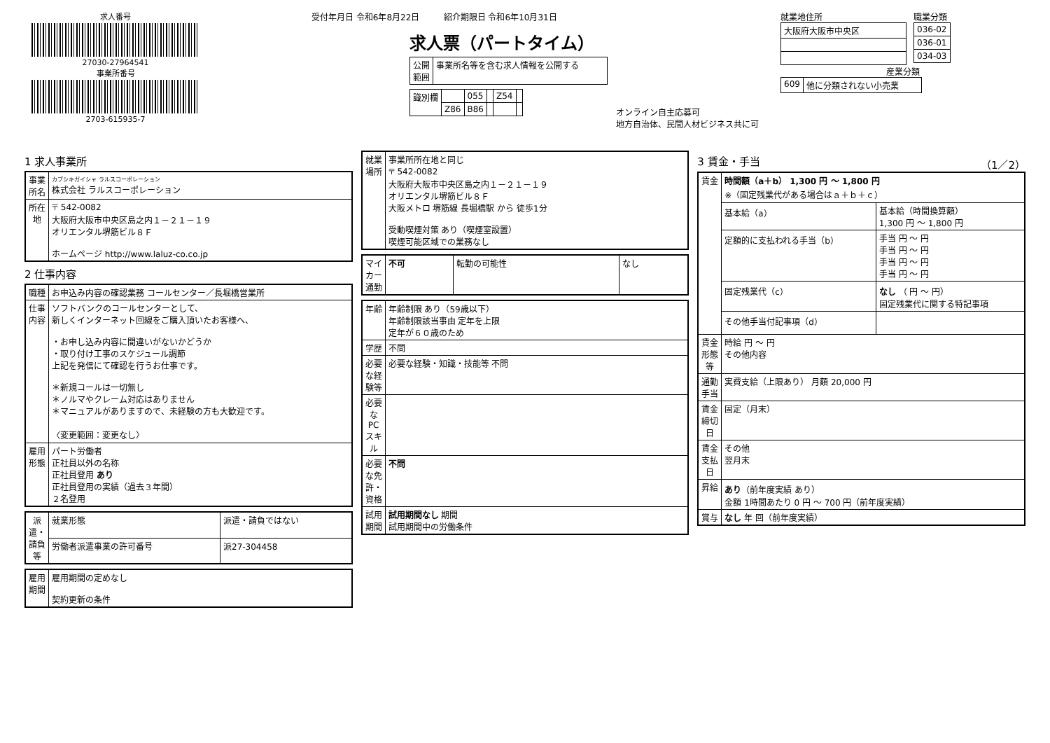求人番号
27030-27964541
事業所番号
2703-615935-7
受付年月日 令和6年8月22日 紹介期限日 令和6年10月31日
求人票（パートタイム）
| 公開 範囲 | 事業所名等を含む求人情報を公開する |
| 識別欄 | | 055 | | Z54 | |
| | Z86 | B86 | | | |
オンライン自主応募可
地方自治体、民間人材ビジネス共に可
就業地住所
| 大阪府大阪市中央区 |
職業分類
| 036-02 |
| 036-01 |
| 034-03 |
産業分類
| 609 | 他に分類されない小売業 |
1 求人事業所
| 事業所名 | カブシキガイシャ ラルスコーポレーション 株式会社 ラルスコーポレーション |
| 所在地 | 〒 542-0082 大阪府大阪市中央区島之内１－２１－１９ オリエンタル堺筋ビル８Ｆ ホームページ http://www.laluz-co.co.jp |
2 仕事内容
| 職種 | お申込み内容の確認業務 コールセンター／長堀橋営業所 |
| 仕事内容 | ソフトバンクのコールセンターとして、 新しくインターネット回線をご購入頂いたお客様へ、 ・お申し込み内容に間違いがないかどうか ・取り付け工事のスケジュール調節 上記を発信にて確認を行うお仕事です。 ＊新規コールは一切無し ＊ノルマやクレーム対応はありません ＊マニュアルがありますので、未経験の方も大歓迎です。 〈変更範囲：変更なし〉 |
| 雇用形態 | パート労働者 正社員以外の名称 正社員登用 あり 正社員登用の実績（過去３年間） ２名登用 |
| 派遣・請負等 | 就業形態 | 派遣・請負ではない |
| | 労働者派遣事業の許可番号 | 派27-304458 |
| 雇用期間 | 雇用期間の定めなし 契約更新の条件 |
| 就業場所 | 事業所所在地と同じ 〒 542-0082 大阪府大阪市中央区島之内１－２１－１９ オリエンタル堺筋ビル８Ｆ 大阪メトロ 堺筋線 長堀橋駅 から 徒歩1分 受動喫煙対策 あり（喫煙室設置） 喫煙可能区域での業務なし |
| マイカー通勤 | 不可 | 転勤の可能性 | なし |
| 年齢 | 年齢制限 あり（59歳以下） 年齢制限該当事由 定年を上限 定年が６０歳のため |
| 学歴 | 不問 |
| 必要な経験等 | 必要な経験・知識・技能等 不問 |
| 必要なPCスキル | |
| 必要な免許・資格 | 不問 |
| 試用期間 | 試用期間なし 期間 試用期間中の労働条件 |
3 賃金・手当 （1／2）
| 賃金 | 時間額（a＋b） 1,300 円 ～ 1,800 円 ※（固定残業代がある場合はａ＋ｂ＋ｃ） | |
| | 基本給（a） | 基本給（時間換算額） 1,300 円 ～ 1,800 円 |
| | 定額的に支払われる手当（b） | 手当 円 ～ 円 手当 円 ～ 円 手当 円 ～ 円 手当 円 ～ 円 |
| | 固定残業代（c） | なし （ 円 ～ 円） 固定残業代に関する特記事項 |
| | その他手当付記事項（d） | |
| 賃金形態等 | 時給 円 ～ 円 その他内容 | |
| 通勤手当 | 実費支給（上限あり） 月額 20,000 円 | |
| 賃金締切日 | 固定（月末） | |
| 賃金支払日 | その他 翌月末 | |
| 昇給 | あり （前年度実績 あり） 金額 1時間あたり 0 円 ～ 700 円（前年度実績） | |
| 賞与 | なし 年 回（前年度実績） | |